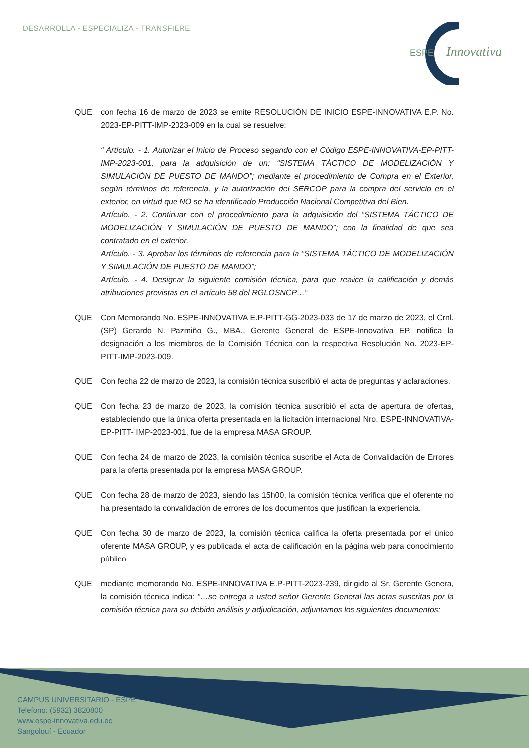DESARROLLA - ESPECIALIZA - TRANSFIERE
ESPE
Innovativa
QUE con fecha 16 de marzo de 2023 se emite RESOLUCIÓN DE INICIO ESPE-INNOVATIVA E.P. No. 2023-EP-PITT-IMP-2023-009 en la cual se resuelve:
“ Artículo. - 1. Autorizar el Inicio de Proceso segando con el Código ESPE-INNOVATIVA-EP-PITT- IMP-2023-001, para la adquisición de un: “SISTEMA TÁCTICO DE MODELIZACIÓN Y SIMULACIÓN DE PUESTO DE MANDO”; mediante el procedimiento de Compra en el Exterior, según términos de referencia, y la autorización del SERCOP para la compra del servicio en el exterior, en virtud que NO se ha identificado Producción Nacional Competitiva del Bien.
Artículo. - 2. Continuar con el procedimiento para la adquisición del “SISTEMA TÁCTICO DE MODELIZACIÓN Y SIMULACIÓN DE PUESTO DE MANDO”; con la finalidad de que sea contratado en el exterior.
Artículo. - 3. Aprobar los términos de referencia para la “SISTEMA TÁCTICO DE MODELIZACIÓN Y SIMULACIÓN DE PUESTO DE MANDO”;
Artículo. - 4. Designar la siguiente comisión técnica, para que realice la calificación y demás atribuciones previstas en el artículo 58 del RGLOSNCP…“
QUE Con Memorando No. ESPE-INNOVATIVA E.P-PITT-GG-2023-033 de 17 de marzo de 2023, el Crnl. (SP) Gerardo N. Pazmiño G., MBA., Gerente General de ESPE-Innovativa EP, notifica la designación a los miembros de la Comisión Técnica con la respectiva Resolución No. 2023-EP-PITT-IMP-2023-009.
QUE Con fecha 22 de marzo de 2023, la comisión técnica suscribió el acta de preguntas y aclaraciones.
QUE Con fecha 23 de marzo de 2023, la comisión técnica suscribió el acta de apertura de ofertas, estableciendo que la única oferta presentada en la licitación internacional Nro. ESPE-INNOVATIVA-EP-PITT- IMP-2023-001, fue de la empresa MASA GROUP.
QUE Con fecha 24 de marzo de 2023, la comisión técnica suscribe el Acta de Convalidación de Errores para la oferta presentada por la empresa MASA GROUP.
QUE Con fecha 28 de marzo de 2023, siendo las 15h00, la comisión técnica verifica que el oferente no ha presentado la convalidación de errores de los documentos que justifican la experiencia.
QUE Con fecha 30 de marzo de 2023, la comisión técnica califica la oferta presentada por el único oferente MASA GROUP, y es publicada el acta de calificación en la página web para conocimiento público.
QUE mediante memorando No. ESPE-INNOVATIVA E.P-PITT-2023-239, dirigido al Sr. Gerente Genera, la comisión técnica indica: “…se entrega a usted señor Gerente General las actas suscritas por la comisión técnica para su debido análisis y adjudicación, adjuntamos los siguientes documentos:
CAMPUS UNIVERSITARIO - ESPE
Telefono: (5932) 3820800
www.espe-innovativa.edu.ec
Sangolquí - Ecuador